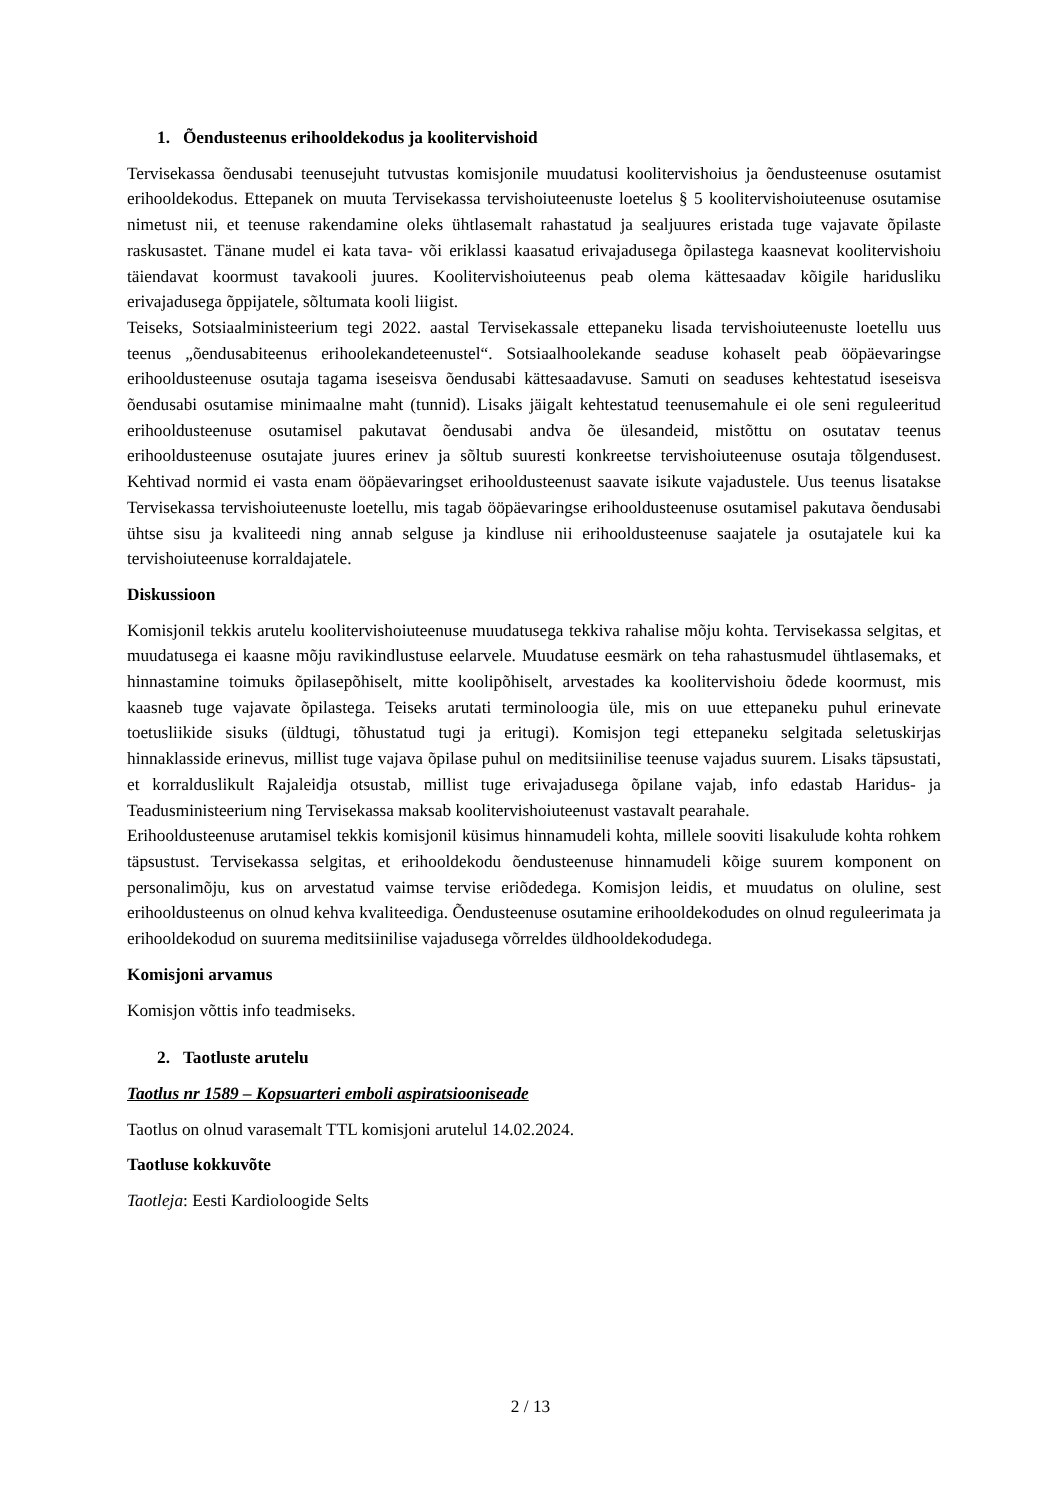1. Õendusteenus erihooldekodus ja koolitervishoid
Tervisekassa õendusabi teenusejuht tutvustas komisjonile muudatusi koolitervishoius ja õendusteenuse osutamist erihooldekodus. Ettepanek on muuta Tervisekassa tervishoiuteenuste loetelus § 5 koolitervishoiuteenuse osutamise nimetust nii, et teenuse rakendamine oleks ühtlasemalt rahastatud ja sealjuures eristada tuge vajavate õpilaste raskusastet. Tänane mudel ei kata tava- või eriklassi kaasatud erivajadusega õpilastega kaasnevat koolitervishoiu täiendavat koormust tavakooli juures. Koolitervishoiuteenus peab olema kättesaadav kõigile haridusliku erivajadusega õppijatele, sõltumata kooli liigist.
Teiseks, Sotsiaalministeerium tegi 2022. aastal Tervisekassale ettepaneku lisada tervishoiuteenuste loetellu uus teenus „õendusabiteenus erihoolekandeteenustel“. Sotsiaalhoolekande seaduse kohaselt peab ööpäevaringse erihooldusteenuse osutaja tagama iseseisva õendusabi kättesaadavuse. Samuti on seaduses kehtestatud iseseisva õendusabi osutamise minimaalne maht (tunnid). Lisaks jäigalt kehtestatud teenusemahule ei ole seni reguleeritud erihooldusteenuse osutamisel pakutavat õendusabi andva õe ülesandeid, mistõttu on osutatav teenus erihooldusteenuse osutajate juures erinev ja sõltub suuresti konkreetse tervishoiuteenuse osutaja tõlgendusest. Kehtivad normid ei vasta enam ööpäevaringset erihooldusteenust saavate isikute vajadustele. Uus teenus lisatakse Tervisekassa tervishoiuteenuste loetellu, mis tagab ööpäevaringse erihooldusteenuse osutamisel pakutava õendusabi ühtse sisu ja kvaliteedi ning annab selguse ja kindluse nii erihooldusteenuse saajatele ja osutajatele kui ka tervishoiuteenuse korraldajatele.
Diskussioon
Komisjonil tekkis arutelu koolitervishoiuteenuse muudatusega tekkiva rahalise mõju kohta. Tervisekassa selgitas, et muudatusega ei kaasne mõju ravikindlustuse eelarvele. Muudatuse eesmärk on teha rahastusmudel ühtlasemaks, et hinnastamine toimuks õpilasepõhiselt, mitte koolipõhiselt, arvestades ka koolitervishoiu õdede koormust, mis kaasneb tuge vajavate õpilastega. Teiseks arutati terminoloogia üle, mis on uue ettepaneku puhul erinevate toetusliikide sisuks (üldtugi, tõhustatud tugi ja eritugi). Komisjon tegi ettepaneku selgitada seletuskirjas hinnaklasside erinevus, millist tuge vajava õpilase puhul on meditsiinilise teenuse vajadus suurem. Lisaks täpsustati, et korralduslikult Rajaleidja otsustab, millist tuge erivajadusega õpilane vajab, info edastab Haridus- ja Teadusministeerium ning Tervisekassa maksab koolitervishoiuteenust vastavalt pearahale.
Erihooldusteenuse arutamisel tekkis komisjonil küsimus hinnamudeli kohta, millele sooviti lisakulude kohta rohkem täpsustust. Tervisekassa selgitas, et erihooldekodu õendusteenuse hinnamudeli kõige suurem komponent on personalimõju, kus on arvestatud vaimse tervise eriõdedega. Komisjon leidis, et muudatus on oluline, sest erihooldusteenus on olnud kehva kvaliteediga. Õendusteenuse osutamine erihooldekodudes on olnud reguleerimata ja erihooldekodud on suurema meditsiinilise vajadusega võrreldes üldhooldekodudega.
Komisjoni arvamus
Komisjon võttis info teadmiseks.
2. Taotluste arutelu
Taotlus nr 1589 – Kopsuarteri emboli aspiratsiooniseade
Taotlus on olnud varasemalt TTL komisjoni arutelul 14.02.2024.
Taotluse kokkuvõte
Taotleja: Eesti Kardioloogide Selts
2 / 13